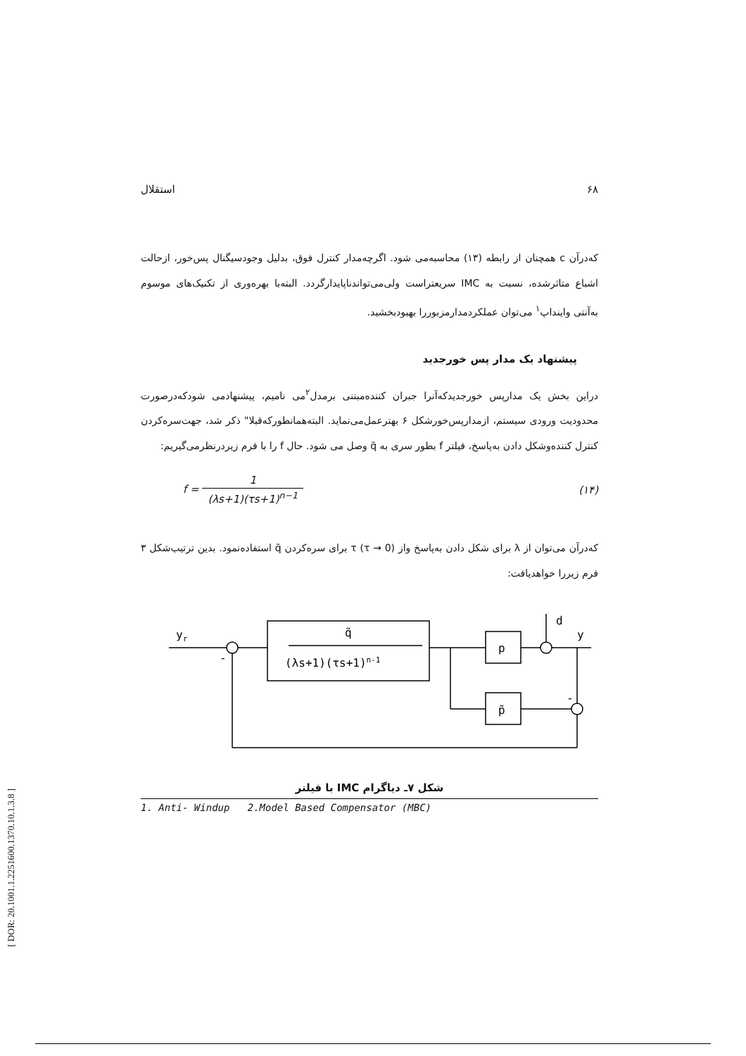۶۸ استقلال
که‌درآن c همچنان از رابطه (۱۳) محاسبه‌می شود. اگرچه‌مدار کنترل فوق، بدلیل وجودسیگنال پس‌خور، ازحالت اشباع متاثرشده، نسبت به IMC سریعتراست ولی‌می‌تواندناپایدارگردد. البته‌با بهره‌وری از تکنیک‌های موسوم به‌آنتی واینداپ<sup>۱</sup> می‌توان عملکردمدارمزبوررا بهبودبخشید.
پیشنهاد یک مدار پس خورجدید
دراین بخش یک مدارپس خورجدیدکه‌آنرا جبران کننده‌مبتنی برمدل<sup>۲</sup>می نامیم، پیشنهادمی شودکه‌درصورت محدودیت ورودی سیستم، ازمدارپس‌خورشکل ۶ بهترعمل‌می‌نماید. البته‌همانطورکه‌قبلا" ذکر شد، جهت‌سره‌کردن کنترل کننده‌وشکل دادن به‌پاسخ، فیلتر f بطور سری به q̃ وصل می شود. حال f را با فرم زیردرنظرمی‌گیریم:
f = 1 (λs+1)(τs+1)<sup>n−1</sup> (۱۴)
که‌درآن می‌توان از λ برای شکل دادن به‌پاسخ واز τ (τ → 0) برای سره‌کردن q̃ استفاده‌نمود. بدین ترتیب‌شکل ۳ فرم زیررا خواهدیافت:
yr
q̃
(λs+1)(τs+1)n-1
p
p̃
d
y
-
-
شکل ۷ـ دیاگرام IMC با فیلتر
1. Anti- Windup 2.Model Based Compensator (MBC)
[ DOR: 20.1001.1.2251600.1370.10.1.3.8 ]